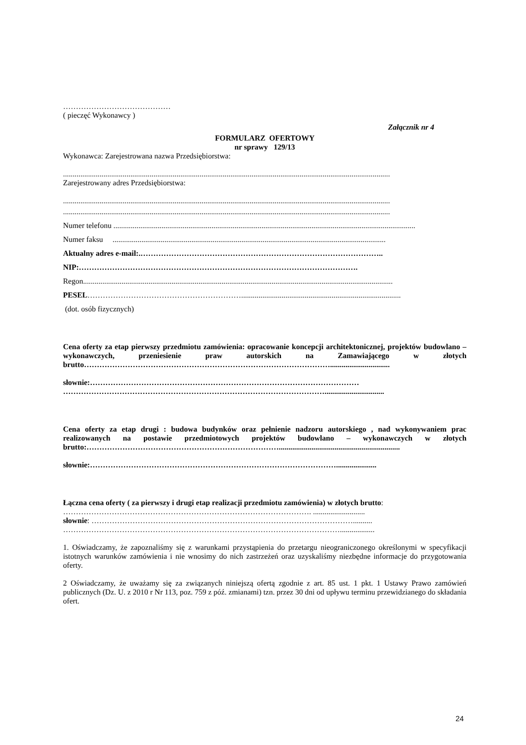……………………………………
( pieczęć Wykonawcy )
Załącznik nr 4
FORMULARZ OFERTOWY
nr sprawy 129/13
Wykonawca: Zarejestrowana nazwa Przedsiębiorstwa:
..........................................................................................................................................................................
Zarejestrowany adres Przedsiębiorstwa:
..........................................................................................................................................................................
..........................................................................................................................................................................
Numer telefonu .............................................................................................................................................................
Numer faksu ..............................................................................................................................................
Aktualny adres e-mail:.…………………………………………………………………………………..
NIP:……………………………………………………………………………………………….
Regon.................................................................................................................................................................
PESEL……………………………………………………...................................................................................
(dot. osób fizycznych)
Cena oferty za etap pierwszy przedmiotu zamówienia: opracowanie koncepcji architektonicznej, projektów budowlano –wykonawczych, przeniesienie praw autorskich na Zamawiającego w złotych brutto……………………………………………………………………………………...............................
słownie:……………………………………………………………………………………………
…………………………………………………………………………………………...............................
Cena oferty za etap drugi : budowa budynków oraz pełnienie nadzoru autorskiego , nad wykonywaniem prac realizowanych na postawie przedmiotowych projektów budowlano – wykonawczych w złotych brutto:…………………………………………………………………...............................................................
słownie:…………………………………………………………………………………….....................
Łączna cena oferty ( za pierwszy i drugi etap realizacji przedmiotu zamówienia) w złotych brutto:
……………………………………………………………………………………. ...........................
słownie: …………………………………………………………………………………………..........
………………………………………………………………………………………………..................
1. Oświadczamy, że zapoznaliśmy się z warunkami przystąpienia do przetargu nieograniczonego określonymi w specyfikacji istotnych warunków zamówienia i nie wnosimy do nich zastrzeżeń oraz uzyskaliśmy niezbędne informacje do przygotowania oferty.
2 Oświadczamy, że uważamy się za związanych niniejszą ofertą zgodnie z art. 85 ust. 1 pkt. 1 Ustawy Prawo zamówień publicznych (Dz. U. z 2010 r Nr 113, poz. 759 z póź. zmianami) tzn. przez 30 dni od upływu terminu przewidzianego do składania ofert.
24